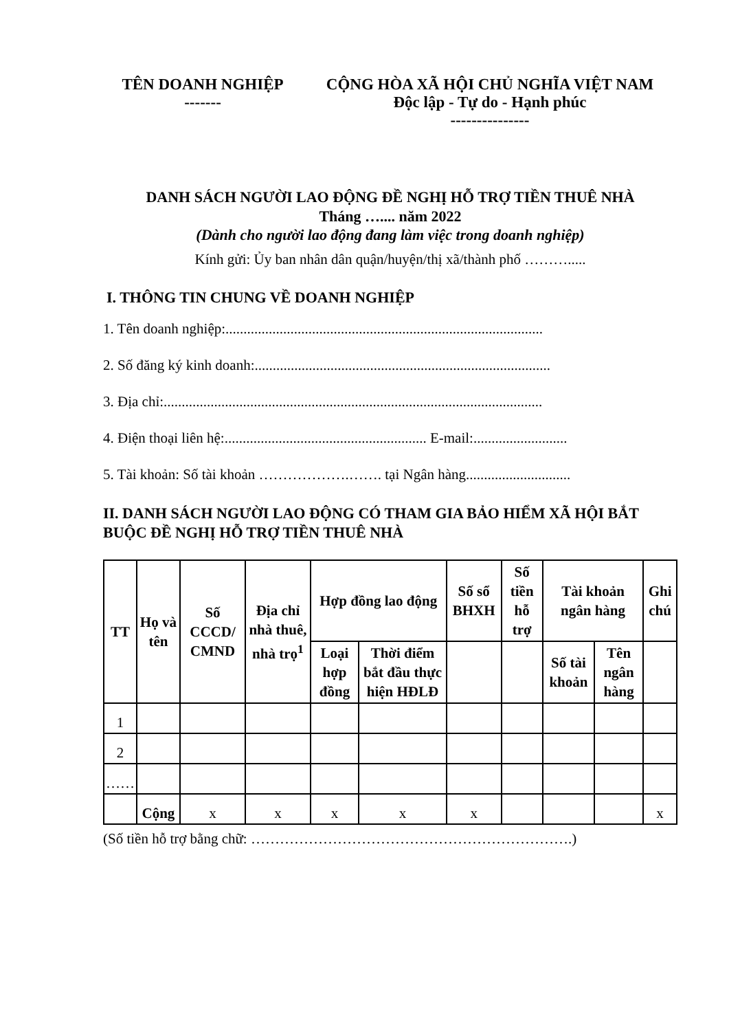TÊN DOANH NGHIỆP
-------
CỘNG HÒA XÃ HỘI CHỦ NGHĨA VIỆT NAM
Độc lập - Tự do - Hạnh phúc
---------------
DANH SÁCH NGƯỜI LAO ĐỘNG ĐỀ NGHỊ HỖ TRỢ TIỀN THUÊ NHÀ
Tháng ….... năm 2022
(Dành cho người lao động đang làm việc trong doanh nghiệp)
Kính gửi: Ủy ban nhân dân quận/huyện/thị xã/thành phố ……….....
I. THÔNG TIN CHUNG VỀ DOANH NGHIỆP
1. Tên doanh nghiệp:........................................................................................
2. Số đăng ký kinh doanh:..................................................................................
3. Địa chỉ:.........................................................................................................
4. Điện thoại liên hệ:........................................................ E-mail:..........................
5. Tài khoản: Số tài khoản ……………….……. tại Ngân hàng.............................
II. DANH SÁCH NGƯỜI LAO ĐỘNG CÓ THAM GIA BẢO HIỂM XÃ HỘI BẮT BUỘC ĐỀ NGHỊ HỖ TRỢ TIỀN THUÊ NHÀ
| TT | Họ và tên | Số CCCD/ CMND | Địa chỉ nhà thuê, nhà trọ<sup>1</sup> | Hợp đồng lao động | | Số sổ BHXH | Số tiền hỗ trợ | Tài khoản ngân hàng | | Ghi chú |
| --- | --- | --- | --- | --- | --- | --- | --- | --- | --- | --- |
| | | | | Loại hợp đồng | Thời điểm bắt đầu thực hiện HĐLĐ | | | Số tài khoản | Tên ngân hàng | |
| 1 | | | | | | | | | | |
| 2 | | | | | | | | | | |
| …… | | | | | | | | | | |
| | Cộng | x | x | x | x | x | | | | x |
(Số tiền hỗ trợ bằng chữ: ………………………………………………………….)